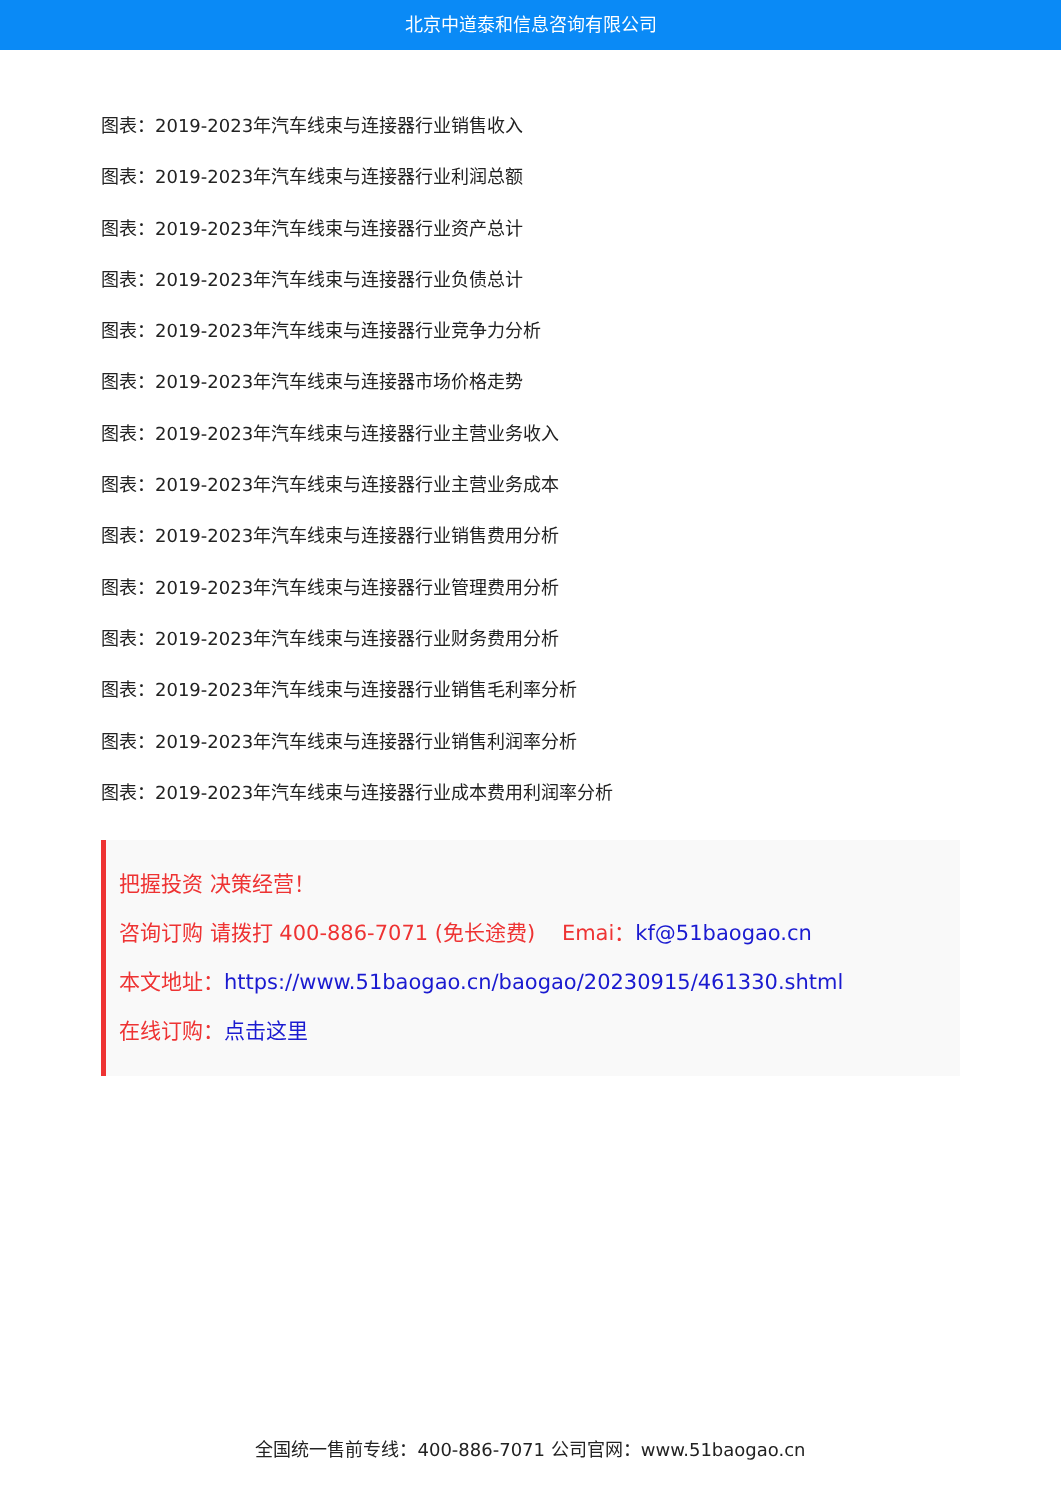北京中道泰和信息咨询有限公司
图表：2019-2023年汽车线束与连接器行业销售收入
图表：2019-2023年汽车线束与连接器行业利润总额
图表：2019-2023年汽车线束与连接器行业资产总计
图表：2019-2023年汽车线束与连接器行业负债总计
图表：2019-2023年汽车线束与连接器行业竞争力分析
图表：2019-2023年汽车线束与连接器市场价格走势
图表：2019-2023年汽车线束与连接器行业主营业务收入
图表：2019-2023年汽车线束与连接器行业主营业务成本
图表：2019-2023年汽车线束与连接器行业销售费用分析
图表：2019-2023年汽车线束与连接器行业管理费用分析
图表：2019-2023年汽车线束与连接器行业财务费用分析
图表：2019-2023年汽车线束与连接器行业销售毛利率分析
图表：2019-2023年汽车线束与连接器行业销售利润率分析
图表：2019-2023年汽车线束与连接器行业成本费用利润率分析
把握投资 决策经营！
咨询订购 请拨打 400-886-7071 (免长途费) Emai：kf@51baogao.cn
本文地址：https://www.51baogao.cn/baogao/20230915/461330.shtml
在线订购：点击这里
全国统一售前专线：400-886-7071 公司官网：www.51baogao.cn